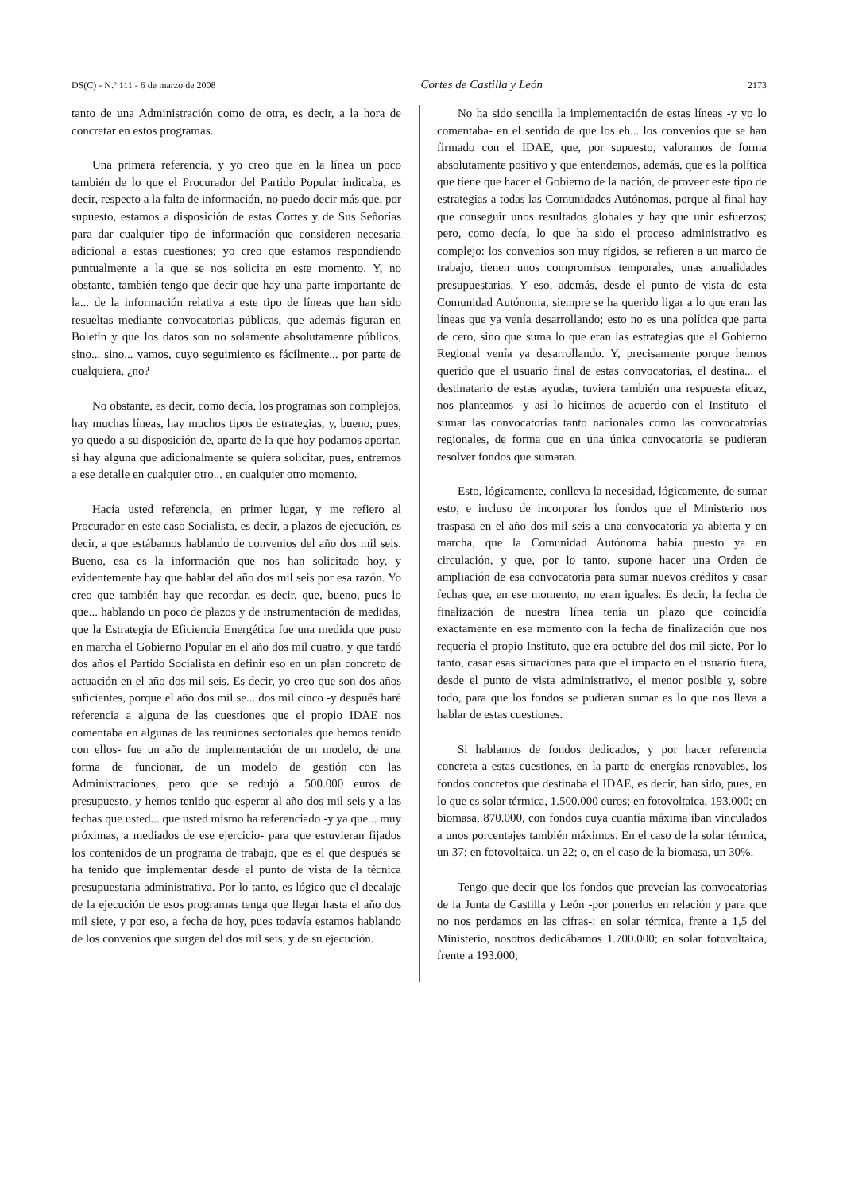DS(C) - N.º 111 - 6 de marzo de 2008 Cortes de Castilla y León 2173
tanto de una Administración como de otra, es decir, a la hora de concretar en estos programas.
Una primera referencia, y yo creo que en la línea un poco también de lo que el Procurador del Partido Popular indicaba, es decir, respecto a la falta de información, no puedo decir más que, por supuesto, estamos a disposición de estas Cortes y de Sus Señorías para dar cualquier tipo de información que consideren necesaria adicional a estas cuestiones; yo creo que estamos respondiendo puntualmente a la que se nos solicita en este momento. Y, no obstante, también tengo que decir que hay una parte importante de la... de la información relativa a este tipo de líneas que han sido resueltas mediante convocatorias públicas, que además figuran en Boletín y que los datos son no solamente absolutamente públicos, sino... sino... vamos, cuyo seguimiento es fácilmente... por parte de cualquiera, ¿no?
No obstante, es decir, como decía, los programas son complejos, hay muchas líneas, hay muchos tipos de estrategias, y, bueno, pues, yo quedo a su disposición de, aparte de la que hoy podamos aportar, si hay alguna que adicionalmente se quiera solicitar, pues, entremos a ese detalle en cualquier otro... en cualquier otro momento.
Hacía usted referencia, en primer lugar, y me refiero al Procurador en este caso Socialista, es decir, a plazos de ejecución, es decir, a que estábamos hablando de convenios del año dos mil seis. Bueno, esa es la información que nos han solicitado hoy, y evidentemente hay que hablar del año dos mil seis por esa razón. Yo creo que también hay que recordar, es decir, que, bueno, pues lo que... hablando un poco de plazos y de instrumentación de medidas, que la Estrategia de Eficiencia Energética fue una medida que puso en marcha el Gobierno Popular en el año dos mil cuatro, y que tardó dos años el Partido Socialista en definir eso en un plan concreto de actuación en el año dos mil seis. Es decir, yo creo que son dos años suficientes, porque el año dos mil se... dos mil cinco -y después haré referencia a alguna de las cuestiones que el propio IDAE nos comentaba en algunas de las reuniones sectoriales que hemos tenido con ellos- fue un año de implementación de un modelo, de una forma de funcionar, de un modelo de gestión con las Administraciones, pero que se redujó a 500.000 euros de presupuesto, y hemos tenido que esperar al año dos mil seis y a las fechas que usted... que usted mismo ha referenciado -y ya que... muy próximas, a mediados de ese ejercicio- para que estuvieran fijados los contenidos de un programa de trabajo, que es el que después se ha tenido que implementar desde el punto de vista de la técnica presupuestaria administrativa. Por lo tanto, es lógico que el decalaje de la ejecución de esos programas tenga que llegar hasta el año dos mil siete, y por eso, a fecha de hoy, pues todavía estamos hablando de los convenios que surgen del dos mil seis, y de su ejecución.
No ha sido sencilla la implementación de estas líneas -y yo lo comentaba- en el sentido de que los eh... los convenios que se han firmado con el IDAE, que, por supuesto, valoramos de forma absolutamente positivo y que entendemos, además, que es la política que tiene que hacer el Gobierno de la nación, de proveer este tipo de estrategias a todas las Comunidades Autónomas, porque al final hay que conseguir unos resultados globales y hay que unir esfuerzos; pero, como decía, lo que ha sido el proceso administrativo es complejo: los convenios son muy rígidos, se refieren a un marco de trabajo, tienen unos compromisos temporales, unas anualidades presupuestarias. Y eso, además, desde el punto de vista de esta Comunidad Autónoma, siempre se ha querido ligar a lo que eran las líneas que ya venía desarrollando; esto no es una política que parta de cero, sino que suma lo que eran las estrategias que el Gobierno Regional venía ya desarrollando. Y, precisamente porque hemos querido que el usuario final de estas convocatorias, el destina... el destinatario de estas ayudas, tuviera también una respuesta eficaz, nos planteamos -y así lo hicimos de acuerdo con el Instituto- el sumar las convocatorias tanto nacionales como las convocatorias regionales, de forma que en una única convocatoria se pudieran resolver fondos que sumaran.
Esto, lógicamente, conlleva la necesidad, lógicamente, de sumar esto, e incluso de incorporar los fondos que el Ministerio nos traspasa en el año dos mil seis a una convocatoria ya abierta y en marcha, que la Comunidad Autónoma había puesto ya en circulación, y que, por lo tanto, supone hacer una Orden de ampliación de esa convocatoria para sumar nuevos créditos y casar fechas que, en ese momento, no eran iguales. Es decir, la fecha de finalización de nuestra línea tenía un plazo que coincidía exactamente en ese momento con la fecha de finalización que nos requería el propio Instituto, que era octubre del dos mil siete. Por lo tanto, casar esas situaciones para que el impacto en el usuario fuera, desde el punto de vista administrativo, el menor posible y, sobre todo, para que los fondos se pudieran sumar es lo que nos lleva a hablar de estas cuestiones.
Si hablamos de fondos dedicados, y por hacer referencia concreta a estas cuestiones, en la parte de energías renovables, los fondos concretos que destinaba el IDAE, es decir, han sido, pues, en lo que es solar térmica, 1.500.000 euros; en fotovoltaica, 193.000; en biomasa, 870.000, con fondos cuya cuantía máxima iban vinculados a unos porcentajes también máximos. En el caso de la solar térmica, un 37; en fotovoltaica, un 22; o, en el caso de la biomasa, un 30%.
Tengo que decir que los fondos que preveían las convocatorias de la Junta de Castilla y León -por ponerlos en relación y para que no nos perdamos en las cifras-: en solar térmica, frente a 1,5 del Ministerio, nosotros dedicábamos 1.700.000; en solar fotovoltaica, frente a 193.000,